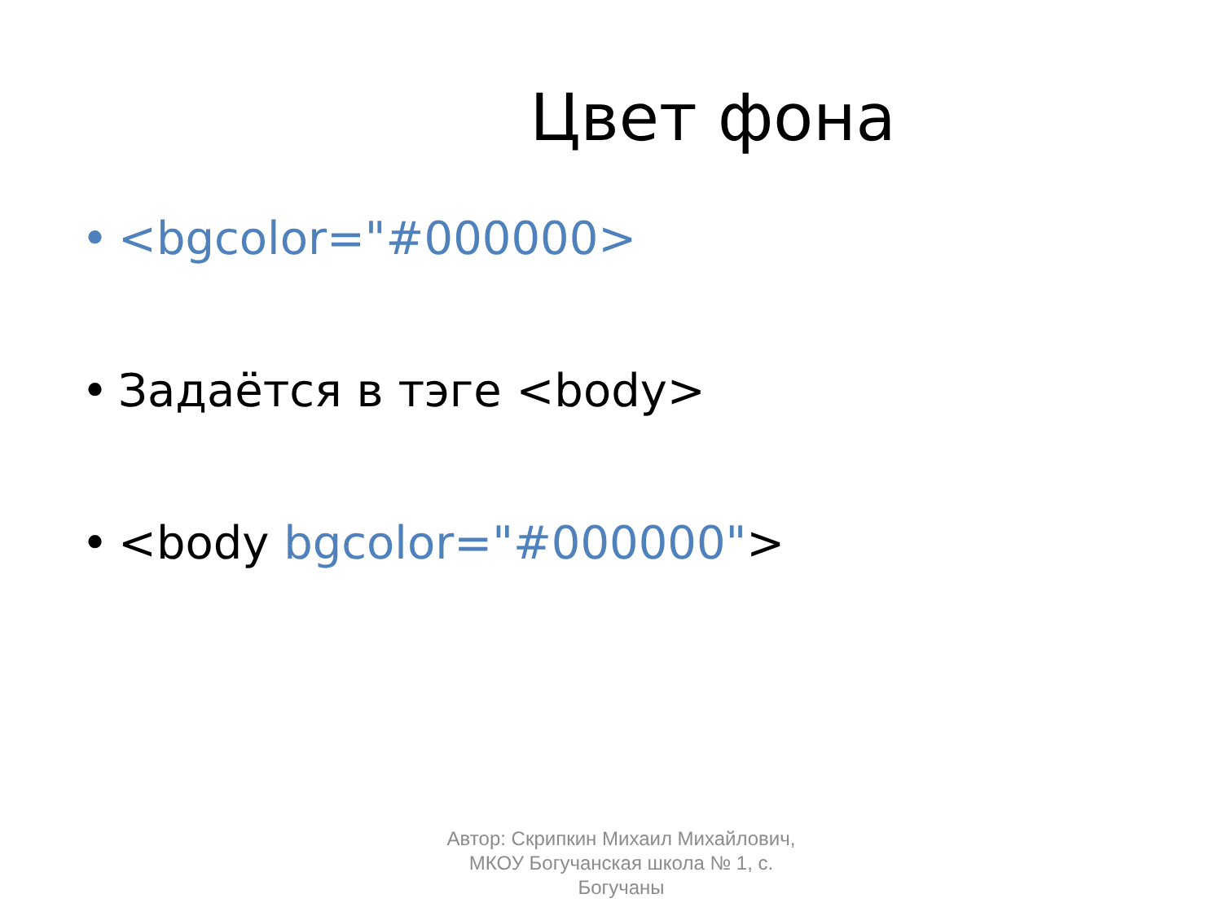Цвет фона
• <bgcolor="#000000>
• Задаётся в тэге <body>
• <body bgcolor="#000000">
Автор: Скрипкин Михаил Михайлович, МКОУ Богучанская школа № 1, с. Богучаны